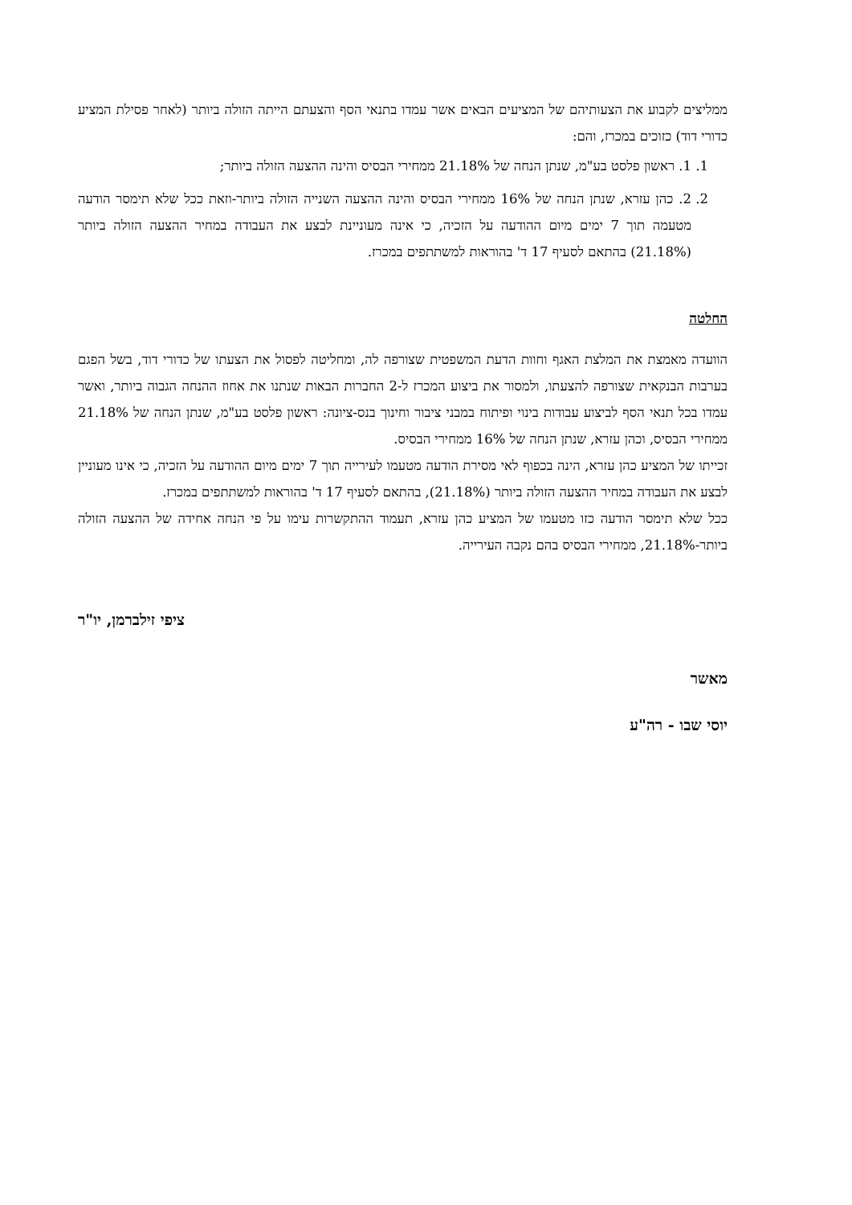ממליצים לקבוע את הצעותיהם של המציעים הבאים אשר עמדו בתנאי הסף והצעתם הייתה הזולה ביותר (לאחר פסילת המציע כדורי דוד) כזוכים במכרז, והם:
1. 1. ראשון פלסט בע"מ, שנתן הנחה של 21.18% ממחירי הבסיס והינה ההצעה הזולה ביותר;
2. 2. כהן עזרא, שנתן הנחה של 16% ממחירי הבסיס והינה ההצעה השנייה הזולה ביותר-וזאת ככל שלא תימסר הודעה מטעמה תוך 7 ימים מיום ההודעה על הזכיה, כי אינה מעוניינת לבצע את העבודה במחיר ההצעה הזולה ביותר (21.18%) בהתאם לסעיף 17 ד' בהוראות למשתתפים במכרז.
החלטה
הוועדה מאמצת את המלצת האגף וחוות הדעת המשפטית שצורפה לה, ומחליטה לפסול את הצעתו של כדורי דוד, בשל הפגם בערבות הבנקאית שצורפה להצעתו, ולמסור את ביצוע המכרז ל-2 החברות הבאות שנתנו את אחוז ההנחה הגבוה ביותר, ואשר עמדו בכל תנאי הסף לביצוע עבודות בינוי ופיתוח במבני ציבור וחינוך בנס-ציונה: ראשון פלסט בע"מ, שנתן הנחה של 21.18% ממחירי הבסיס, וכהן עזרא, שנתן הנחה של 16% ממחירי הבסיס.
זכייתו של המציע כהן עזרא, הינה בכפוף לאי מסירת הודעה מטעמו לעירייה תוך 7 ימים מיום ההודעה על הזכיה, כי אינו מעוניין לבצע את העבודה במחיר ההצעה הזולה ביותר (21.18%), בהתאם לסעיף 17 ד' בהוראות למשתתפים במכרז.
ככל שלא תימסר הודעה כזו מטעמו של המציע כהן עזרא, תעמוד ההתקשרות עימו על פי הנחה אחידה של ההצעה הזולה ביותר-21.18%, ממחירי הבסיס בהם נקבה העירייה.
ציפי זילברמן, יו"ר
מאשר
יוסי שבו - רה"ע